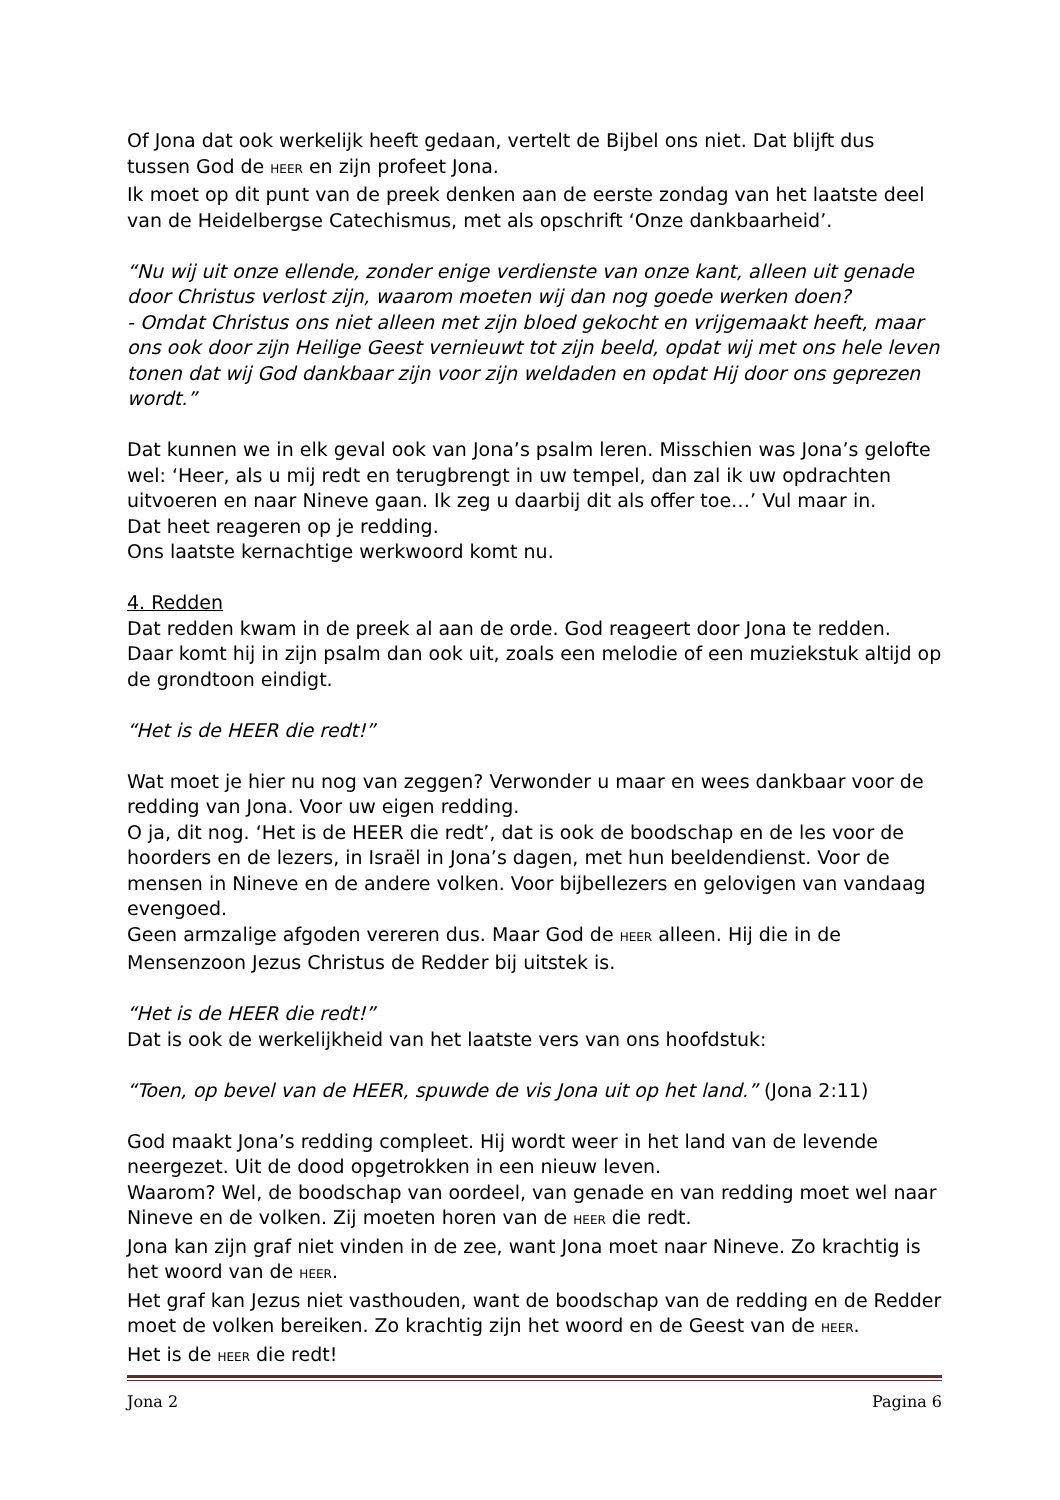Of Jona dat ook werkelijk heeft gedaan, vertelt de Bijbel ons niet. Dat blijft dus tussen God de HEER en zijn profeet Jona.
Ik moet op dit punt van de preek denken aan de eerste zondag van het laatste deel van de Heidelbergse Catechismus, met als opschrift ‘Onze dankbaarheid’.
“Nu wij uit onze ellende, zonder enige verdienste van onze kant, alleen uit genade door Christus verlost zijn, waarom moeten wij dan nog goede werken doen?
- Omdat Christus ons niet alleen met zijn bloed gekocht en vrijgemaakt heeft, maar ons ook door zijn Heilige Geest vernieuwt tot zijn beeld, opdat wij met ons hele leven tonen dat wij God dankbaar zijn voor zijn weldaden en opdat Hij door ons geprezen wordt.”
Dat kunnen we in elk geval ook van Jona’s psalm leren. Misschien was Jona’s gelofte wel: ‘Heer, als u mij redt en terugbrengt in uw tempel, dan zal ik uw opdrachten uitvoeren en naar Nineve gaan. Ik zeg u daarbij dit als offer toe…’ Vul maar in.
Dat heet reageren op je redding.
Ons laatste kernachtige werkwoord komt nu.
4. Redden
Dat redden kwam in de preek al aan de orde. God reageert door Jona te redden. Daar komt hij in zijn psalm dan ook uit, zoals een melodie of een muziekstuk altijd op de grondtoon eindigt.
“Het is de HEER die redt!”
Wat moet je hier nu nog van zeggen? Verwonder u maar en wees dankbaar voor de redding van Jona. Voor uw eigen redding.
O ja, dit nog. ‘Het is de HEER die redt’, dat is ook de boodschap en de les voor de hoorders en de lezers, in Israël in Jona’s dagen, met hun beeldendienst. Voor de mensen in Nineve en de andere volken. Voor bijbellezers en gelovigen van vandaag evengoed.
Geen armzalige afgoden vereren dus. Maar God de HEER alleen. Hij die in de Mensenzoon Jezus Christus de Redder bij uitstek is.
“Het is de HEER die redt!”
Dat is ook de werkelijkheid van het laatste vers van ons hoofdstuk:
“Toen, op bevel van de HEER, spuwde de vis Jona uit op het land.” (Jona 2:11)
God maakt Jona’s redding compleet. Hij wordt weer in het land van de levende neergezet. Uit de dood opgetrokken in een nieuw leven.
Waarom? Wel, de boodschap van oordeel, van genade en van redding moet wel naar Nineve en de volken. Zij moeten horen van de HEER die redt.
Jona kan zijn graf niet vinden in de zee, want Jona moet naar Nineve. Zo krachtig is het woord van de HEER.
Het graf kan Jezus niet vasthouden, want de boodschap van de redding en de Redder moet de volken bereiken. Zo krachtig zijn het woord en de Geest van de HEER.
Het is de HEER die redt!
Jona 2 Pagina 6